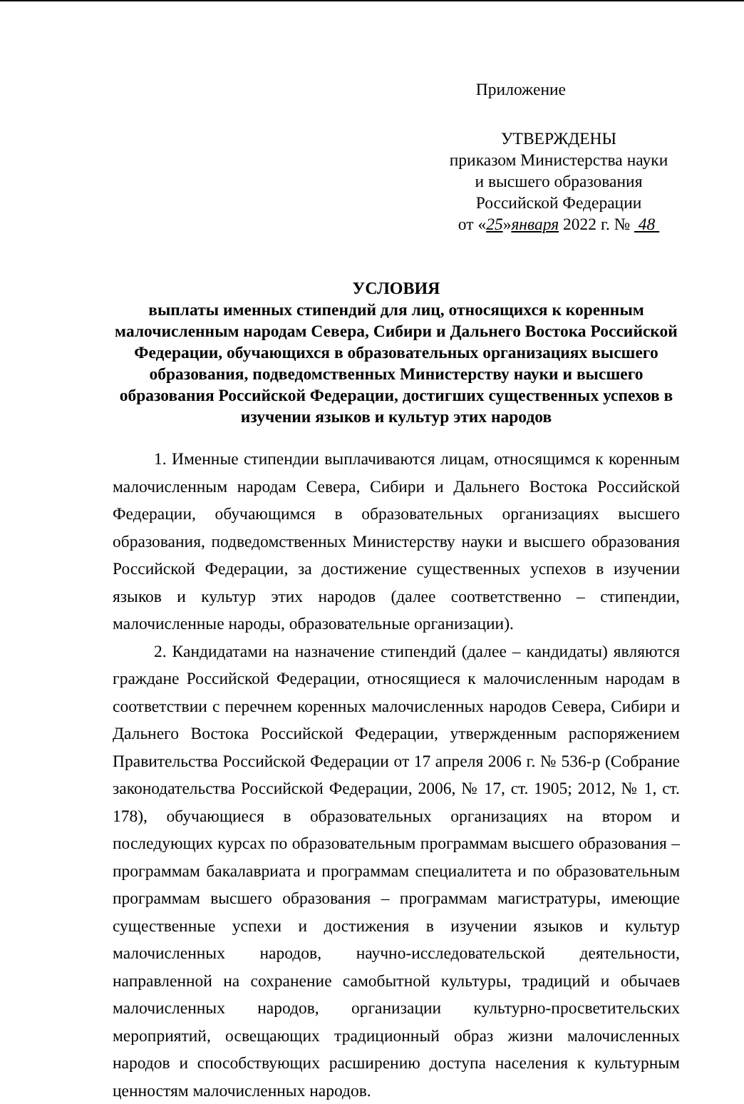Приложение
УТВЕРЖДЕНЫ
приказом Министерства науки
и высшего образования
Российской Федерации
от «25»января 2022 г. № 48
УСЛОВИЯ
выплаты именных стипендий для лиц, относящихся к коренным малочисленным народам Севера, Сибири и Дальнего Востока Российской Федерации, обучающихся в образовательных организациях высшего образования, подведомственных Министерству науки и высшего образования Российской Федерации, достигших существенных успехов в изучении языков и культур этих народов
1. Именные стипендии выплачиваются лицам, относящимся к коренным малочисленным народам Севера, Сибири и Дальнего Востока Российской Федерации, обучающимся в образовательных организациях высшего образования, подведомственных Министерству науки и высшего образования Российской Федерации, за достижение существенных успехов в изучении языков и культур этих народов (далее соответственно – стипендии, малочисленные народы, образовательные организации).
2. Кандидатами на назначение стипендий (далее – кандидаты) являются граждане Российской Федерации, относящиеся к малочисленным народам в соответствии с перечнем коренных малочисленных народов Севера, Сибири и Дальнего Востока Российской Федерации, утвержденным распоряжением Правительства Российской Федерации от 17 апреля 2006 г. № 536-р (Собрание законодательства Российской Федерации, 2006, № 17, ст. 1905; 2012, № 1, ст. 178), обучающиеся в образовательных организациях на втором и последующих курсах по образовательным программам высшего образования – программам бакалавриата и программам специалитета и по образовательным программам высшего образования – программам магистратуры, имеющие существенные успехи и достижения в изучении языков и культур малочисленных народов, научно-исследовательской деятельности, направленной на сохранение самобытной культуры, традиций и обычаев малочисленных народов, организации культурно-просветительских мероприятий, освещающих традиционный образ жизни малочисленных народов и способствующих расширению доступа населения к культурным ценностям малочисленных народов.